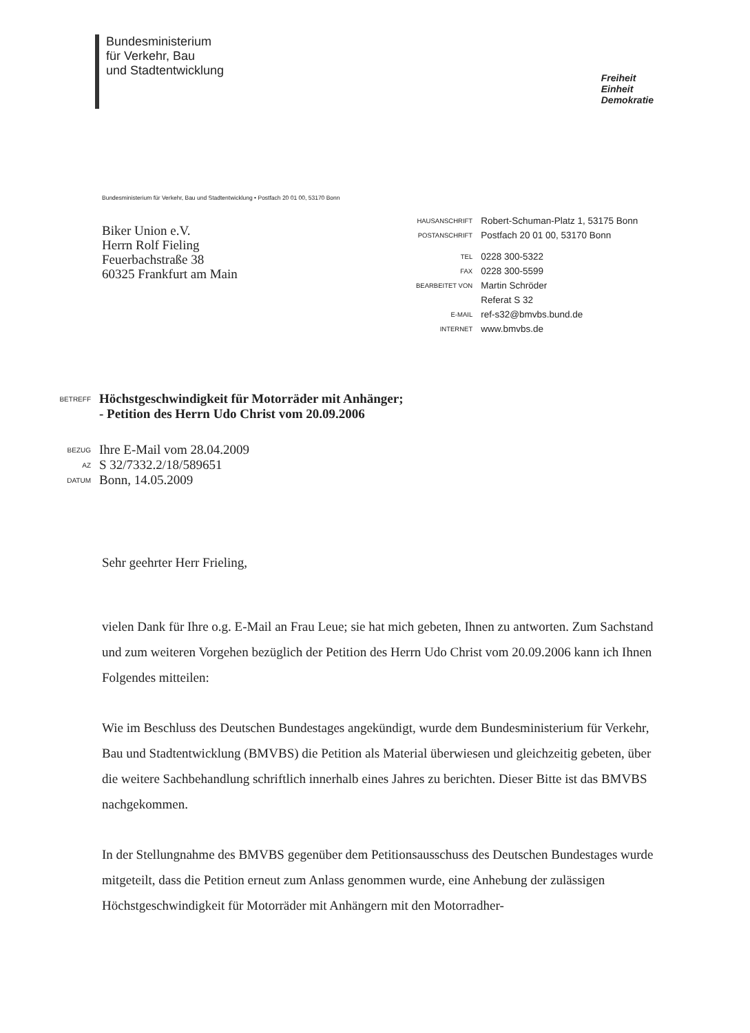Bundesministerium
für Verkehr, Bau
und Stadtentwicklung
Freiheit
Einheit
Demokratie
Bundesministerium für Verkehr, Bau und Stadtentwicklung • Postfach 20 01 00, 53170 Bonn
Biker Union e.V.
Herrn Rolf Fieling
Feuerbachstraße 38
60325 Frankfurt am Main
| HAUSANSCHRIFT | Robert-Schuman-Platz 1, 53175 Bonn |
| POSTANSCHRIFT | Postfach 20 01 00, 53170 Bonn |
| TEL | 0228 300-5322 |
| FAX | 0228 300-5599 |
| BEARBEITET VON | Martin Schröder |
| | Referat S 32 |
| E-MAIL | ref-s32@bmvbs.bund.de |
| INTERNET | www.bmvbs.de |
| BETREFF | Höchstgeschwindigkeit für Motorräder mit Anhänger; - Petition des Herrn Udo Christ vom 20.09.2006 |
| BEZUG | Ihre E-Mail vom 28.04.2009 |
| AZ | S 32/7332.2/18/589651 |
| DATUM | Bonn, 14.05.2009 |
Sehr geehrter Herr Frieling,
vielen Dank für Ihre o.g. E-Mail an Frau Leue; sie hat mich gebeten, Ihnen zu antworten. Zum Sachstand und zum weiteren Vorgehen bezüglich der Petition des Herrn Udo Christ vom 20.09.2006 kann ich Ihnen Folgendes mitteilen:
Wie im Beschluss des Deutschen Bundestages angekündigt, wurde dem Bundesministerium für Verkehr, Bau und Stadtentwicklung (BMVBS) die Petition als Material überwiesen und gleichzeitig gebeten, über die weitere Sachbehandlung schriftlich innerhalb eines Jahres zu berichten. Dieser Bitte ist das BMVBS nachgekommen.
In der Stellungnahme des BMVBS gegenüber dem Petitionsausschuss des Deutschen Bundestages wurde mitgeteilt, dass die Petition erneut zum Anlass genommen wurde, eine Anhebung der zulässigen Höchstgeschwindigkeit für Motorräder mit Anhängern mit den Motorradher-